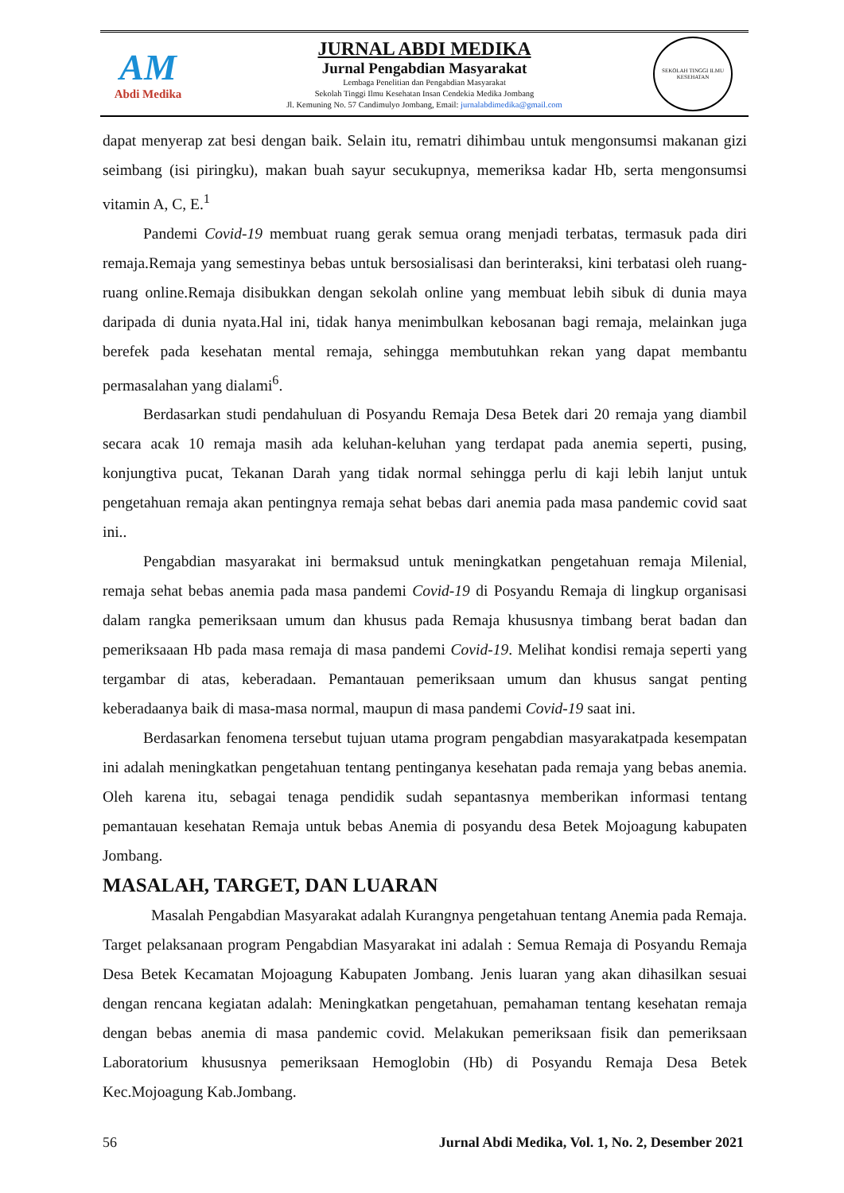AM
Abdi Medika
JURNAL ABDI MEDIKA
Jurnal Pengabdian Masyarakat
Lembaga Penelitian dan Pengabdian Masyarakat
Sekolah Tinggi Ilmu Kesehatan Insan Cendekia Medika Jombang
Jl. Kemuning No. 57 Candimulyo Jombang, Email: jurnalabdimedika@gmail.com
SEKOLAH TINGGI ILMU KESEHATAN
dapat menyerap zat besi dengan baik. Selain itu, rematri dihimbau untuk mengonsumsi makanan gizi seimbang (isi piringku), makan buah sayur secukupnya, memeriksa kadar Hb, serta mengonsumsi vitamin A, C, E.<sup>1</sup>
Pandemi Covid-19 membuat ruang gerak semua orang menjadi terbatas, termasuk pada diri remaja.Remaja yang semestinya bebas untuk bersosialisasi dan berinteraksi, kini terbatasi oleh ruang-ruang online.Remaja disibukkan dengan sekolah online yang membuat lebih sibuk di dunia maya daripada di dunia nyata.Hal ini, tidak hanya menimbulkan kebosanan bagi remaja, melainkan juga berefek pada kesehatan mental remaja, sehingga membutuhkan rekan yang dapat membantu permasalahan yang dialami<sup>6</sup>.
Berdasarkan studi pendahuluan di Posyandu Remaja Desa Betek dari 20 remaja yang diambil secara acak 10 remaja masih ada keluhan-keluhan yang terdapat pada anemia seperti, pusing, konjungtiva pucat, Tekanan Darah yang tidak normal sehingga perlu di kaji lebih lanjut untuk pengetahuan remaja akan pentingnya remaja sehat bebas dari anemia pada masa pandemic covid saat ini..
Pengabdian masyarakat ini bermaksud untuk meningkatkan pengetahuan remaja Milenial, remaja sehat bebas anemia pada masa pandemi Covid-19 di Posyandu Remaja di lingkup organisasi dalam rangka pemeriksaan umum dan khusus pada Remaja khususnya timbang berat badan dan pemeriksaaan Hb pada masa remaja di masa pandemi Covid-19. Melihat kondisi remaja seperti yang tergambar di atas, keberadaan. Pemantauan pemeriksaan umum dan khusus sangat penting keberadaanya baik di masa-masa normal, maupun di masa pandemi Covid-19 saat ini.
Berdasarkan fenomena tersebut tujuan utama program pengabdian masyarakatpada kesempatan ini adalah meningkatkan pengetahuan tentang pentinganya kesehatan pada remaja yang bebas anemia. Oleh karena itu, sebagai tenaga pendidik sudah sepantasnya memberikan informasi tentang pemantauan kesehatan Remaja untuk bebas Anemia di posyandu desa Betek Mojoagung kabupaten Jombang.
MASALAH, TARGET, DAN LUARAN
Masalah Pengabdian Masyarakat adalah Kurangnya pengetahuan tentang Anemia pada Remaja. Target pelaksanaan program Pengabdian Masyarakat ini adalah : Semua Remaja di Posyandu Remaja Desa Betek Kecamatan Mojoagung Kabupaten Jombang. Jenis luaran yang akan dihasilkan sesuai dengan rencana kegiatan adalah: Meningkatkan pengetahuan, pemahaman tentang kesehatan remaja dengan bebas anemia di masa pandemic covid. Melakukan pemeriksaan fisik dan pemeriksaan Laboratorium khususnya pemeriksaan Hemoglobin (Hb) di Posyandu Remaja Desa Betek Kec.Mojoagung Kab.Jombang.
56 Jurnal Abdi Medika, Vol. 1, No. 2, Desember 2021